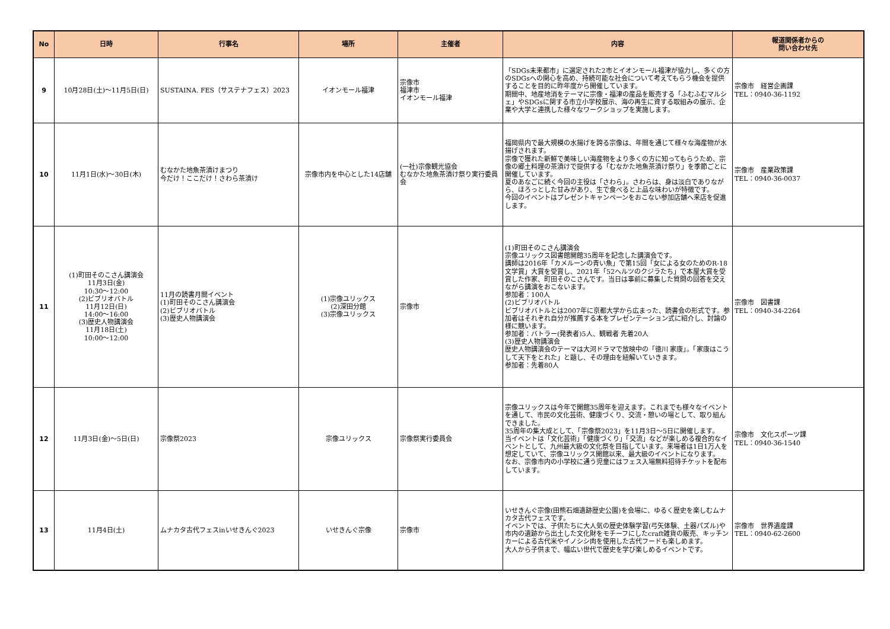| No | 日時 | 行事名 | 場所 | 主催者 | 内容 | 報道関係者からの 問い合わせ先 |
| --- | --- | --- | --- | --- | --- | --- |
| 9 | 10月28日(土)～11月5日(日) | SUSTAINA. FES（サステナフェス）2023 | イオンモール福津 | 宗像市 福津市 イオンモール福津 | 「SDGs未来都市」に選定された2市とイオンモール福津が協力し、多くの方のSDGsへの関心を高め、持続可能な社会について考えてもらう機会を提供することを目的に昨年度から開催しています。 期間中、地産地消をテーマに宗像・福津の産品を販売する「ふむふむマルシェ」やSDGsに関する市立小学校展示、海の再生に資する取組みの展示、企業や大学と連携した様々なワークショップを実施します。 | 宗像市 経営企画課 TEL：0940-36-1192 |
| 10 | 11月1日(水)～30日(木) | むなかた地魚茶漬けまつり 今だけ！ここだけ！さわら茶漬け | 宗像市内を中心とした14店舗 | (一社)宗像観光協会 むなかた地魚茶漬け祭り実行委員会 | 福岡県内で最大規模の水揚げを誇る宗像は、年間を通じて様々な海産物が水揚げされます。 宗像で獲れた新鮮で美味しい海産物をより多くの方に知ってもらうため、宗像の郷土料理の茶漬けで提供する「むなかた地魚茶漬け祭り」を季節ごとに開催しています。 夏のあなごに続く今回の主役は「さわら」。さわらは、身は淡白でありながら、ほろっとした甘みがあり、生で食べると上品な味わいが特徴です。 今回のイベントはプレゼントキャンペーンをおこない参加店舗へ来店を促進します。 | 宗像市 産業政策課 TEL：0940-36-0037 |
| 11 | (1)町田そのこさん講演会 11月3日(金) 10:30～12:00 (2)ビブリオバトル 11月12日(日) 14:00～16:00 (3)歴史人物講演会 11月18日(土) 10:00～12:00 | 11月の読書月間イベント (1)町田そのこさん講演会 (2)ビブリオバトル (3)歴史人物講演会 | (1)宗像ユリックス (2)深田分館 (3)宗像ユリックス | 宗像市 | (1)町田そのこさん講演会 宗像ユリックス図書館開館35周年を記念した講演会です。 講師は2016年「カメルーンの青い魚」で第15回「女による女のためのR-18文学賞」大賞を受賞し、2021年「52ヘルツのクジラたち」で本屋大賞を受賞した作家、町田そのこさんです。当日は事前に募集した質問の回答を交えながら講演をおこないます。 参加者：100人 (2)ビブリオバトル ビブリオバトルとは2007年に京都大学から広まった、読書会の形式です。参加者はそれぞれ自分が推薦する本をプレゼンテーション式に紹介し、討論の様に競います。 参加者：バトラー(発表者)5人、観戦者 先着20人 (3)歴史人物講演会 歴史人物講演会のテーマは大河ドラマで放映中の「徳川 家康」。「家康はこうして天下をとれた」と題し、その理由を紐解いていきます。 参加者：先着80人 | 宗像市 図書課 TEL：0940-34-2264 |
| 12 | 11月3日(金)～5日(日) | 宗像祭2023 | 宗像ユリックス | 宗像祭実行委員会 | 宗像ユリックスは今年で開館35周年を迎えます。これまでも様々なイベントを通して、市民の文化芸術、健康づくり、交流・憩いの場として、取り組んできました。 35周年の集大成として、「宗像祭2023」を11月3日～5日に開催します。 当イベントは「文化芸術」「健康づくり」「交流」などが楽しめる複合的なイベントとして、九州最大級の文化祭を目指しています。来場者は1日1万人を想定していて、宗像ユリックス開館以来、最大級のイベントになります。 なお、宗像市内の小学校に通う児童にはフェス入場無料招待チケットを配布しています。 | 宗像市 文化スポーツ課 TEL：0940-36-1540 |
| 13 | 11月4日(土) | ムナカタ古代フェスinいせきんぐ2023 | いせきんぐ宗像 | 宗像市 | いせきんぐ宗像(田熊石畑遺跡歴史公園)を会場に、ゆるく歴史を楽しむムナカタ古代フェスです。 イベントでは、子供たちに大人気の歴史体験学習(弓矢体験、土器パズル)や市内の遺跡から出土した文化財をモチーフにしたcraft雑貨の販売、キッチンカーによる古代米やイノシシ肉を使用した古代フードも楽しめます。 大人から子供まで、幅広い世代で歴史を学び楽しめるイベントです。 | 宗像市 世界遺産課 TEL：0940-62-2600 |